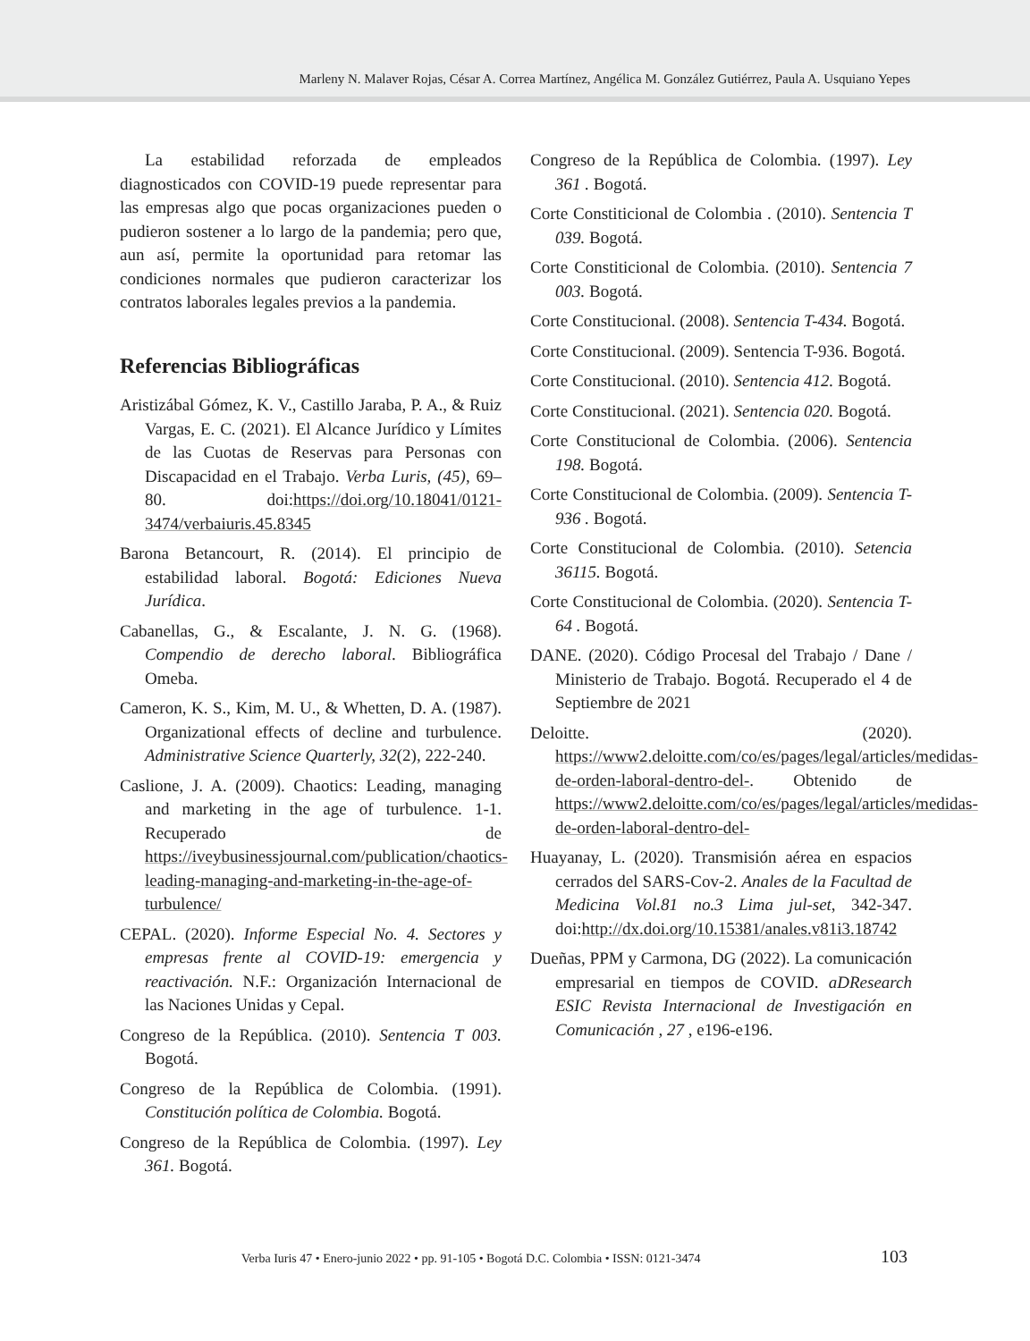Marleny N. Malaver Rojas, César A. Correa Martínez, Angélica M. González Gutiérrez, Paula A. Usquiano Yepes
La estabilidad reforzada de empleados diagnosticados con COVID-19 puede representar para las empresas algo que pocas organizaciones pueden o pudieron sostener a lo largo de la pandemia; pero que, aun así, permite la oportunidad para retomar las condiciones normales que pudieron caracterizar los contratos laborales legales previos a la pandemia.
Referencias Bibliográficas
Aristizábal Gómez, K. V., Castillo Jaraba, P. A., & Ruiz Vargas, E. C. (2021). El Alcance Jurídico y Límites de las Cuotas de Reservas para Personas con Discapacidad en el Trabajo. Verba Luris, (45), 69–80. doi:https://doi.org/10.18041/0121-3474/verbaiuris.45.8345
Barona Betancourt, R. (2014). El principio de estabilidad laboral. Bogotá: Ediciones Nueva Jurídica.
Cabanellas, G., & Escalante, J. N. G. (1968). Compendio de derecho laboral. Bibliográfica Omeba.
Cameron, K. S., Kim, M. U., & Whetten, D. A. (1987). Organizational effects of decline and turbulence. Administrative Science Quarterly, 32(2), 222-240.
Caslione, J. A. (2009). Chaotics: Leading, managing and marketing in the age of turbulence. 1-1. Recuperado de https://iveybusinessjournal.com/publication/chaotics-leading-managing-and-marketing-in-the-age-of-turbulence/
CEPAL. (2020). Informe Especial No. 4. Sectores y empresas frente al COVID-19: emergencia y reactivación. N.F.: Organización Internacional de las Naciones Unidas y Cepal.
Congreso de la República. (2010). Sentencia T 003. Bogotá.
Congreso de la República de Colombia. (1991). Constitución política de Colombia. Bogotá.
Congreso de la República de Colombia. (1997). Ley 361. Bogotá.
Congreso de la República de Colombia. (1997). Ley 361 . Bogotá.
Corte Constiticional de Colombia . (2010). Sentencia T 039. Bogotá.
Corte Constiticional de Colombia. (2010). Sentencia 7 003. Bogotá.
Corte Constitucional. (2008). Sentencia T-434. Bogotá.
Corte Constitucional. (2009). Sentencia T-936. Bogotá.
Corte Constitucional. (2010). Sentencia 412. Bogotá.
Corte Constitucional. (2021). Sentencia 020. Bogotá.
Corte Constitucional de Colombia. (2006). Sentencia 198. Bogotá.
Corte Constitucional de Colombia. (2009). Sentencia T-936 . Bogotá.
Corte Constitucional de Colombia. (2010). Setencia 36115. Bogotá.
Corte Constitucional de Colombia. (2020). Sentencia T-64 . Bogotá.
DANE. (2020). Código Procesal del Trabajo / Dane / Ministerio de Trabajo. Bogotá. Recuperado el 4 de Septiembre de 2021
Deloitte. (2020). https://www2.deloitte.com/co/es/pages/legal/articles/medidas-de-orden-laboral-dentro-del-. Obtenido de https://www2.deloitte.com/co/es/pages/legal/articles/medidas-de-orden-laboral-dentro-del-
Huayanay, L. (2020). Transmisión aérea en espacios cerrados del SARS-Cov-2. Anales de la Facultad de Medicina Vol.81 no.3 Lima jul-set, 342-347. doi:http://dx.doi.org/10.15381/anales.v81i3.18742
Dueñas, PPM y Carmona, DG (2022). La comunicación empresarial en tiempos de COVID. aDResearch ESIC Revista Internacional de Investigación en Comunicación , 27 , e196-e196.
Verba Iuris 47 • Enero-junio 2022 • pp. 91-105 • Bogotá D.C. Colombia • ISSN: 0121-3474 103